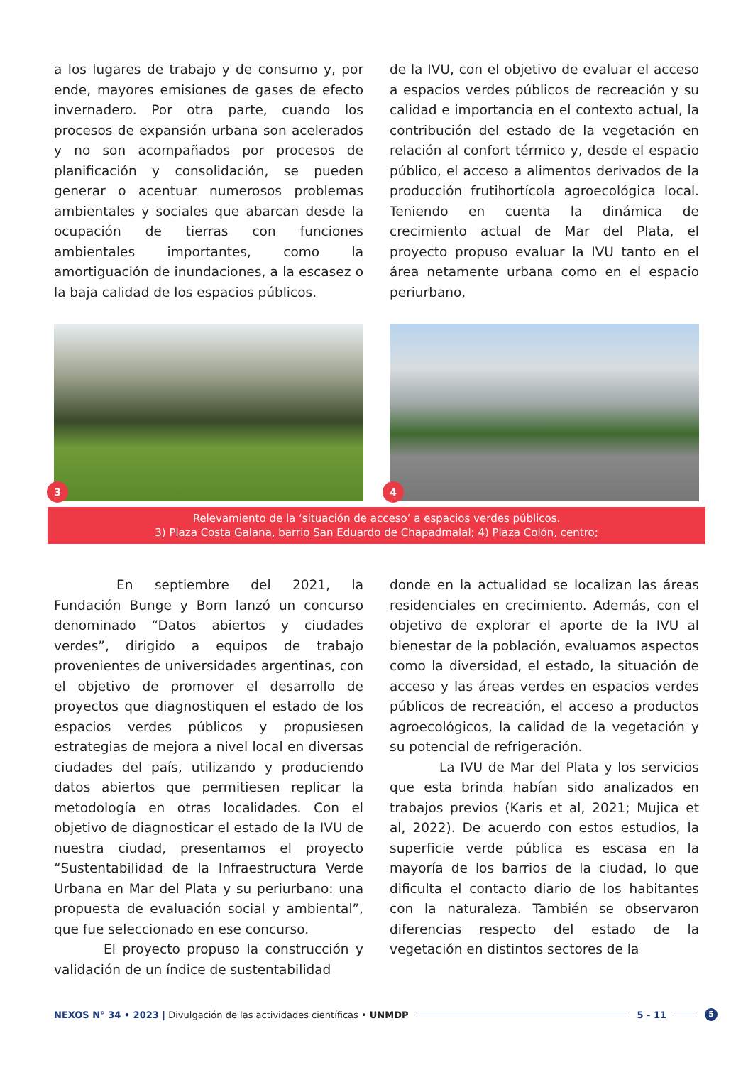a los lugares de trabajo y de consumo y, por ende, mayores emisiones de gases de efecto invernadero. Por otra parte, cuando los procesos de expansión urbana son acelerados y no son acompañados por procesos de planificación y consolidación, se pueden generar o acentuar numerosos problemas ambientales y sociales que abarcan desde la ocupación de tierras con funciones ambientales importantes, como la amortiguación de inundaciones, a la escasez o la baja calidad de los espacios públicos.
de la IVU, con el objetivo de evaluar el acceso a espacios verdes públicos de recreación y su calidad e importancia en el contexto actual, la contribución del estado de la vegetación en relación al confort térmico y, desde el espacio público, el acceso a alimentos derivados de la producción frutihortícola agroecológica local. Teniendo en cuenta la dinámica de crecimiento actual de Mar del Plata, el proyecto propuso evaluar la IVU tanto en el área netamente urbana como en el espacio periurbano,
3
4
Relevamiento de la ‘situación de acceso’ a espacios verdes públicos.
3) Plaza Costa Galana, barrio San Eduardo de Chapadmalal; 4) Plaza Colón, centro;
En septiembre del 2021, la Fundación Bunge y Born lanzó un concurso denominado “Datos abiertos y ciudades verdes”, dirigido a equipos de trabajo provenientes de universidades argentinas, con el objetivo de promover el desarrollo de proyectos que diagnostiquen el estado de los espacios verdes públicos y propusiesen estrategias de mejora a nivel local en diversas ciudades del país, utilizando y produciendo datos abiertos que permitiesen replicar la metodología en otras localidades. Con el objetivo de diagnosticar el estado de la IVU de nuestra ciudad, presentamos el proyecto “Sustentabilidad de la Infraestructura Verde Urbana en Mar del Plata y su periurbano: una propuesta de evaluación social y ambiental”, que fue seleccionado en ese concurso.
El proyecto propuso la construcción y validación de un índice de sustentabilidad
donde en la actualidad se localizan las áreas residenciales en crecimiento. Además, con el objetivo de explorar el aporte de la IVU al bienestar de la población, evaluamos aspectos como la diversidad, el estado, la situación de acceso y las áreas verdes en espacios verdes públicos de recreación, el acceso a productos agroecológicos, la calidad de la vegetación y su potencial de refrigeración.
La IVU de Mar del Plata y los servicios que esta brinda habían sido analizados en trabajos previos (Karis et al, 2021; Mujica et al, 2022). De acuerdo con estos estudios, la superficie verde pública es escasa en la mayoría de los barrios de la ciudad, lo que dificulta el contacto diario de los habitantes con la naturaleza. También se observaron diferencias respecto del estado de la vegetación en distintos sectores de la
NEXOS N° 34 • 2023 | Divulgación de las actividades científicas • UNMDP 5 - 11 5